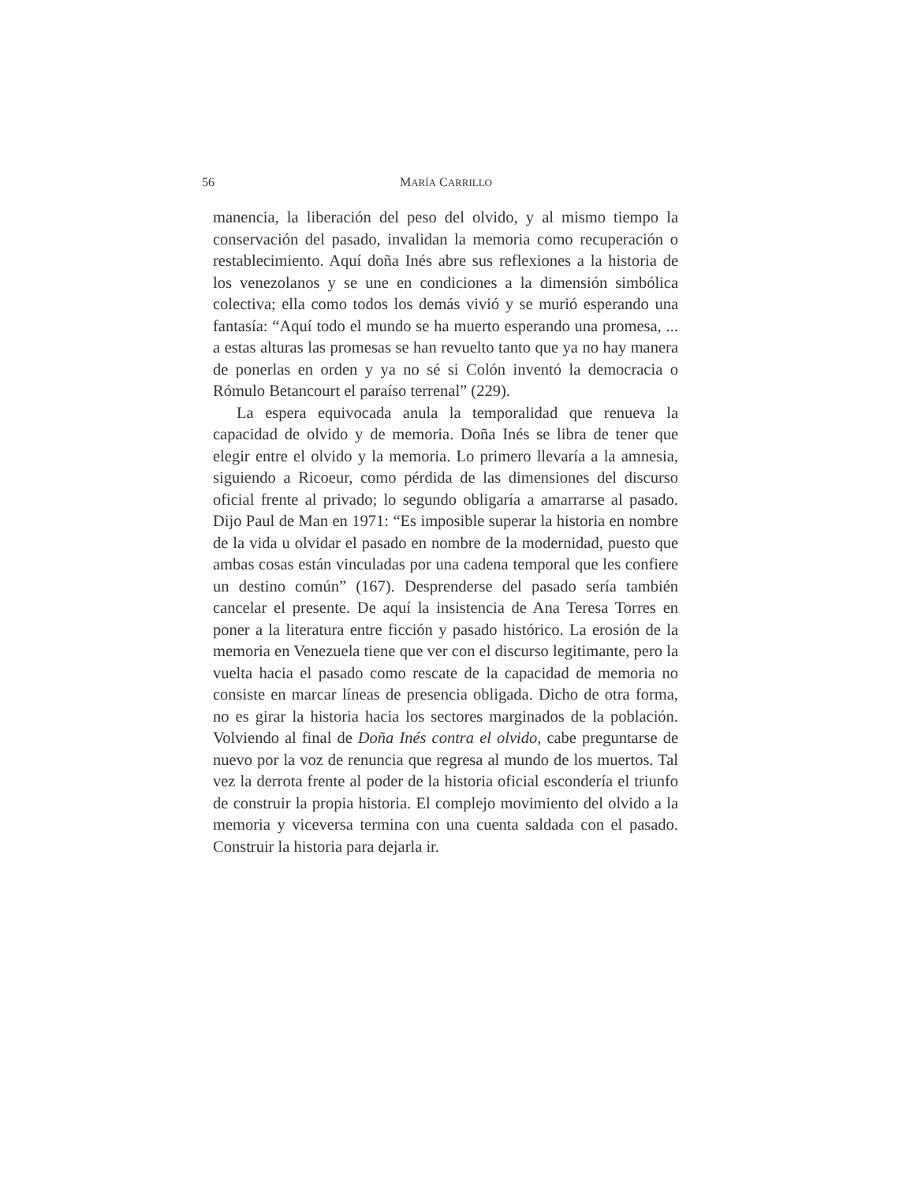56 MARÍA CARRILLO
manencia, la liberación del peso del olvido, y al mismo tiempo la conservación del pasado, invalidan la memoria como recuperación o restablecimiento. Aquí doña Inés abre sus reflexiones a la historia de los venezolanos y se une en condiciones a la dimensión simbólica colectiva; ella como todos los demás vivió y se murió esperando una fantasía: “Aquí todo el mundo se ha muerto esperando una promesa, ... a estas alturas las promesas se han revuelto tanto que ya no hay manera de ponerlas en orden y ya no sé si Colón inventó la democracia o Rómulo Betancourt el paraíso terrenal” (229).
La espera equivocada anula la temporalidad que renueva la capacidad de olvido y de memoria. Doña Inés se libra de tener que elegir entre el olvido y la memoria. Lo primero llevaría a la amnesia, siguiendo a Ricoeur, como pérdida de las dimensiones del discurso oficial frente al privado; lo segundo obligaría a amarrarse al pasado. Dijo Paul de Man en 1971: “Es imposible superar la historia en nombre de la vida u olvidar el pasado en nombre de la modernidad, puesto que ambas cosas están vinculadas por una cadena temporal que les confiere un destino común” (167). Desprenderse del pasado sería también cancelar el presente. De aquí la insistencia de Ana Teresa Torres en poner a la literatura entre ficción y pasado histórico. La erosión de la memoria en Venezuela tiene que ver con el discurso legitimante, pero la vuelta hacia el pasado como rescate de la capacidad de memoria no consiste en marcar líneas de presencia obligada. Dicho de otra forma, no es girar la historia hacia los sectores marginados de la población. Volviendo al final de Doña Inés contra el olvido, cabe preguntarse de nuevo por la voz de renuncia que regresa al mundo de los muertos. Tal vez la derrota frente al poder de la historia oficial escondería el triunfo de construir la propia historia. El complejo movimiento del olvido a la memoria y viceversa termina con una cuenta saldada con el pasado. Construir la historia para dejarla ir.